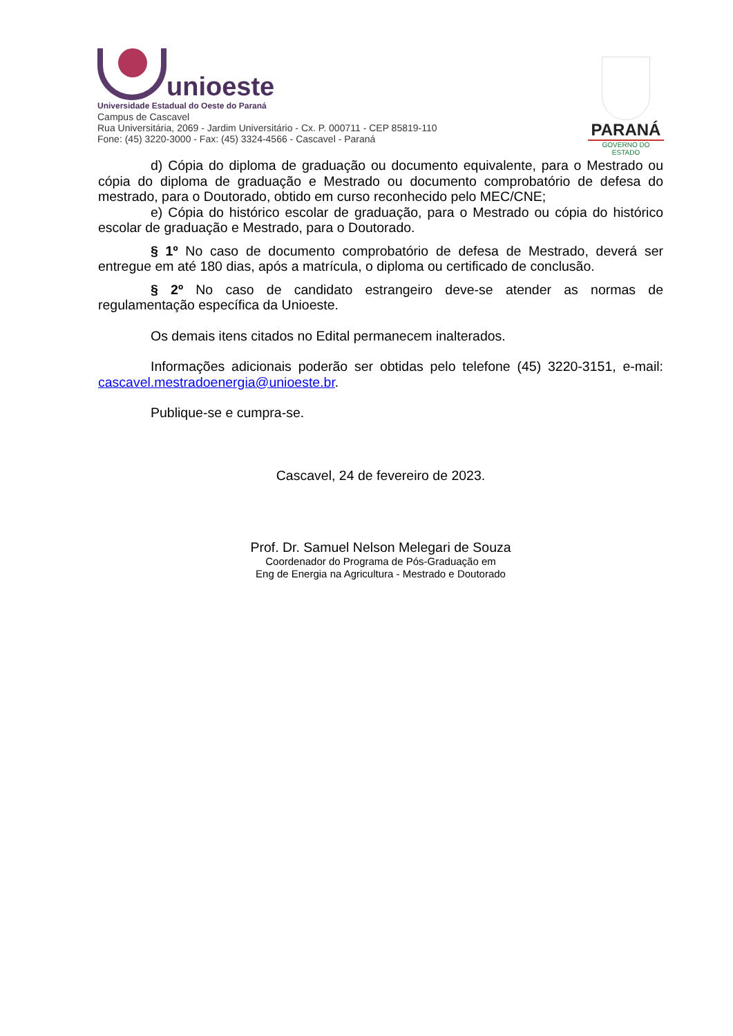unioeste
Universidade Estadual do Oeste do Paraná
Campus de Cascavel
Rua Universitária, 2069 - Jardim Universitário - Cx. P. 000711 - CEP 85819-110
Fone: (45) 3220-3000 - Fax: (45) 3324-4566 - Cascavel - Paraná
PARANÁ
GOVERNO DO ESTADO
d) Cópia do diploma de graduação ou documento equivalente, para o Mestrado ou cópia do diploma de graduação e Mestrado ou documento comprobatório de defesa do mestrado, para o Doutorado, obtido em curso reconhecido pelo MEC/CNE;
e) Cópia do histórico escolar de graduação, para o Mestrado ou cópia do histórico escolar de graduação e Mestrado, para o Doutorado.
§ 1º No caso de documento comprobatório de defesa de Mestrado, deverá ser entregue em até 180 dias, após a matrícula, o diploma ou certificado de conclusão.
§ 2º No caso de candidato estrangeiro deve-se atender as normas de regulamentação específica da Unioeste.
Os demais itens citados no Edital permanecem inalterados.
Informações adicionais poderão ser obtidas pelo telefone (45) 3220-3151, e-mail: cascavel.mestradoenergia@unioeste.br.
Publique-se e cumpra-se.
Cascavel, 24 de fevereiro de 2023.
Prof. Dr. Samuel Nelson Melegari de Souza
Coordenador do Programa de Pós-Graduação em
Eng de Energia na Agricultura - Mestrado e Doutorado